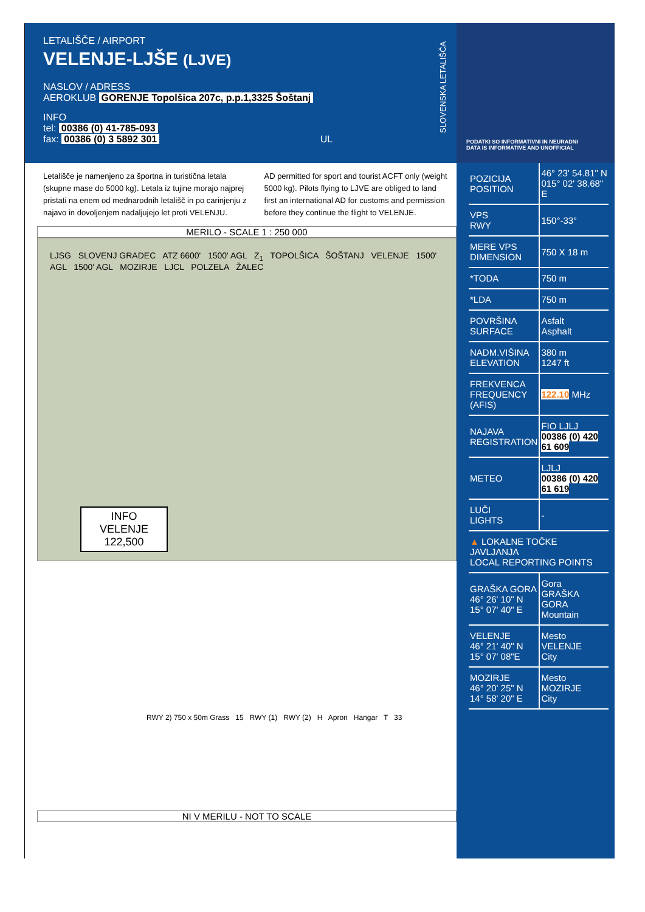LETALIŠČE / AIRPORT
VELENJE-LJŠE (LJVE)
NASLOV / ADRESS
AEROKLUB GORENJE Topolšica 207c, p.p.1,3325 Šoštanj
INFO
tel: 00386 (0) 41-785-093
fax: 00386 (0) 3 5892 301 UL
SLOVENSKA LETALIŠČA
Letališče je namenjeno za športna in turistična letala (skupne mase do 5000 kg). Letala iz tujine morajo najprej pristati na enem od mednarodnih letališč in po carinjenju z najavo in dovoljenjem nadaljujejo let proti VELENJU.
AD permitted for sport and tourist ACFT only (weight 5000 kg). Pilots flying to LJVE are obliged to land first an international AD for customs and permission before they continue the flight to VELENJE.
MERILO - SCALE 1 : 250 000
LJSG SLOVENJ GRADEC ATZ 6600' 1500' AGL Z<sub>1</sub> TOPOLŠICA ŠOŠTANJ VELENJE 1500' AGL 1500' AGL MOZIRJE LJCL POLZELA ŽALEC
INFO
VELENJE
122,500
RWY 2) 750 x 50m Grass 15 RWY (1) RWY (2) H Apron Hangar T 33
NI V MERILU - NOT TO SCALE
PODATKI SO INFORMATIVNI IN NEURADNI
DATA IS INFORMATIVE AND UNOFFICIAL
| POZICIJA POSITION | 46° 23' 54.81" N 015° 02' 38.68" E |
| VPS RWY | 150°-33° |
| MERE VPS DIMENSION | 750 X 18 m |
| *TODA | 750 m |
| *LDA | 750 m |
| POVRŠINA SURFACE | Asfalt Asphalt |
| NADM.VIŠINA ELEVATION | 380 m 1247 ft |
| FREKVENCA FREQUENCY (AFIS) | 122.10 MHz |
| NAJAVA REGISTRATION | FIO LJLJ 00386 (0) 420 61 609 |
| METEO | LJLJ 00386 (0) 420 61 619 |
| LUČI LIGHTS | - |
| ▲ LOKALNE TOČKE JAVLJANJA LOCAL REPORTING POINTS | |
| GRAŠKA GORA 46° 26' 10" N 15° 07' 40" E | Gora GRAŠKA GORA Mountain |
| VELENJE 46° 21' 40" N 15° 07' 08"E | Mesto VELENJE City |
| MOZIRJE 46° 20' 25" N 14° 58' 20" E | Mesto MOZIRJE City |